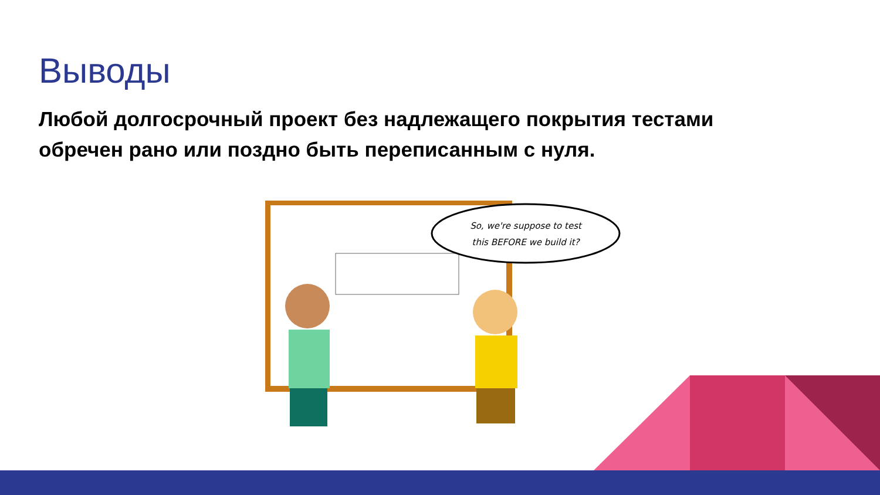Выводы
Любой долгосрочный проект без надлежащего покрытия тестами обречен рано или поздно быть переписанным с нуля.
So, we're suppose to test
this BEFORE we build it?